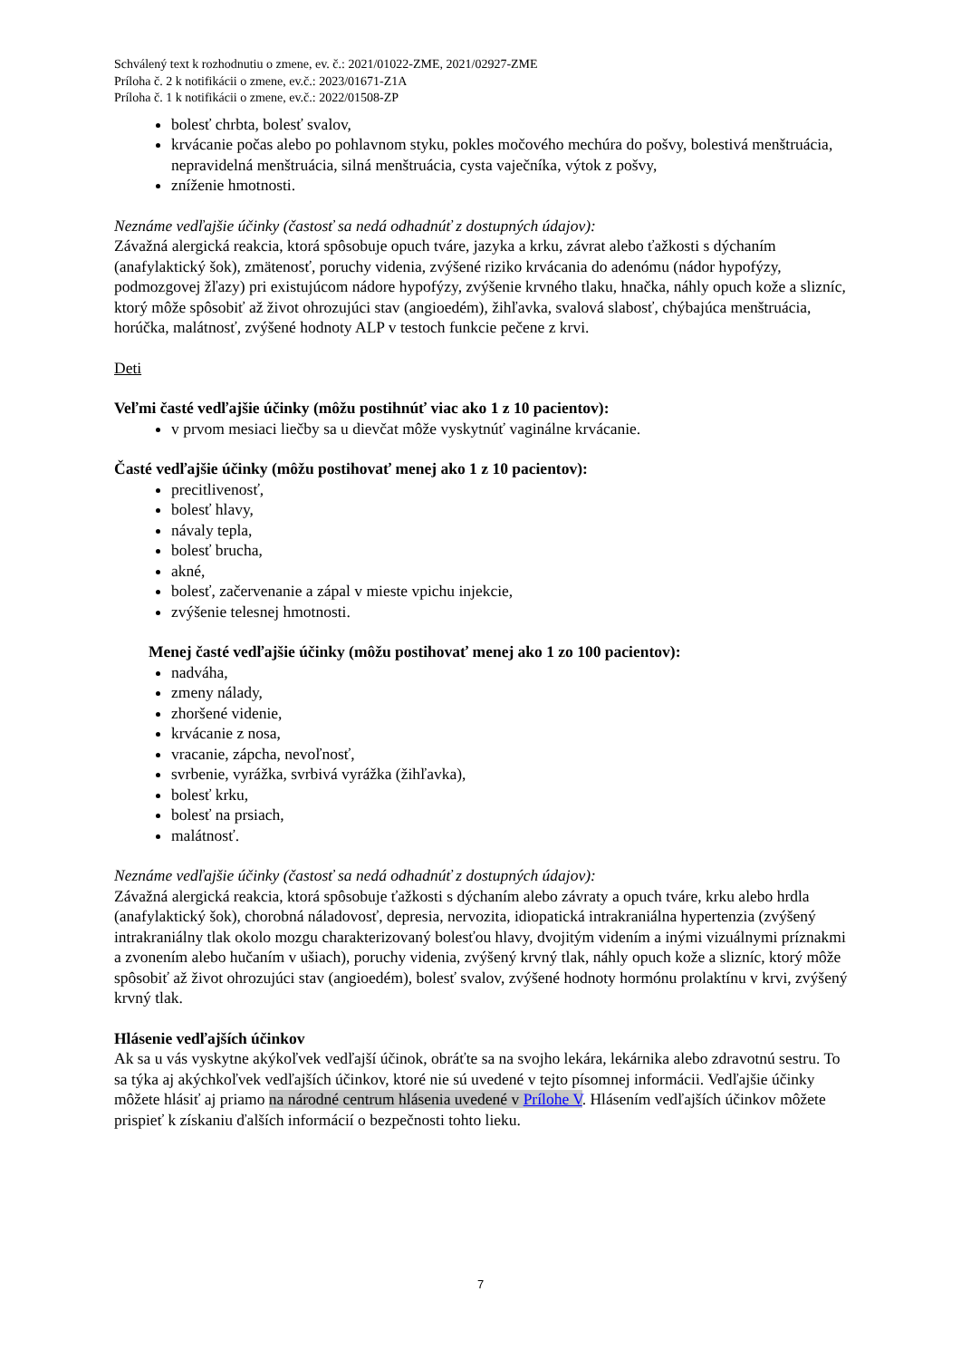Schválený text k rozhodnutiu o zmene, ev. č.: 2021/01022-ZME, 2021/02927-ZME
Príloha č. 2 k notifikácii o zmene, ev.č.: 2023/01671-Z1A
Príloha č. 1 k notifikácii o zmene, ev.č.: 2022/01508-ZP
bolesť chrbta, bolesť svalov,
krvácanie počas alebo po pohlavnom styku, pokles močového mechúra do pošvy, bolestivá menštruácia, nepravidelná menštruácia, silná menštruácia, cysta vaječníka, výtok z pošvy,
zníženie hmotnosti.
Neznáme vedľajšie účinky (častosť sa nedá odhadnúť z dostupných údajov):
Závažná alergická reakcia, ktorá spôsobuje opuch tváre, jazyka a krku, závrat alebo ťažkosti s dýchaním (anafylaktický šok), zmätenosť, poruchy videnia, zvýšené riziko krvácania do adenómu (nádor hypofýzy, podmozgovej žľazy) pri existujúcom nádore hypofýzy, zvýšenie krvného tlaku, hnačka, náhly opuch kože a slizníc, ktorý môže spôsobiť až život ohrozujúci stav (angioedém), žihľavka, svalová slabosť, chýbajúca menštruácia, horúčka, malátnosť, zvýšené hodnoty ALP v testoch funkcie pečene z krvi.
Deti
Veľmi časté vedľajšie účinky (môžu postihnúť viac ako 1 z 10 pacientov):
v prvom mesiaci liečby sa u dievčat môže vyskytnúť vaginálne krvácanie.
Časté vedľajšie účinky (môžu postihovať menej ako 1 z 10 pacientov):
precitlivenosť,
bolesť hlavy,
návaly tepla,
bolesť brucha,
akné,
bolesť, začervenanie a zápal v mieste vpichu injekcie,
zvýšenie telesnej hmotnosti.
Menej časté vedľajšie účinky (môžu postihovať menej ako 1 zo 100 pacientov):
nadváha,
zmeny nálady,
zhoršené videnie,
krvácanie z nosa,
vracanie, zápcha, nevoľnosť,
svrbenie, vyrážka, svrbivá vyrážka (žihľavka),
bolesť krku,
bolesť na prsiach,
malátnosť.
Neznáme vedľajšie účinky (častosť sa nedá odhadnúť z dostupných údajov):
Závažná alergická reakcia, ktorá spôsobuje ťažkosti s dýchaním alebo závraty a opuch tváre, krku alebo hrdla (anafylaktický šok), chorobná náladovosť, depresia, nervozita, idiopatická intrakraniálna hypertenzia (zvýšený intrakraniálny tlak okolo mozgu charakterizovaný bolesťou hlavy, dvojitým videním a inými vizuálnymi príznakmi a zvonením alebo hučaním v ušiach), poruchy videnia, zvýšený krvný tlak, náhly opuch kože a slizníc, ktorý môže spôsobiť až život ohrozujúci stav (angioedém), bolesť svalov, zvýšené hodnoty hormónu prolaktínu v krvi, zvýšený krvný tlak.
Hlásenie vedľajších účinkov
Ak sa u vás vyskytne akýkoľvek vedľajší účinok, obráťte sa na svojho lekára, lekárnika alebo zdravotnú sestru. To sa týka aj akýchkoľvek vedľajších účinkov, ktoré nie sú uvedené v tejto písomnej informácii. Vedľajšie účinky môžete hlásiť aj priamo na národné centrum hlásenia uvedené v Prílohe V. Hlásením vedľajších účinkov môžete prispieť k získaniu ďalších informácií o bezpečnosti tohto lieku.
7